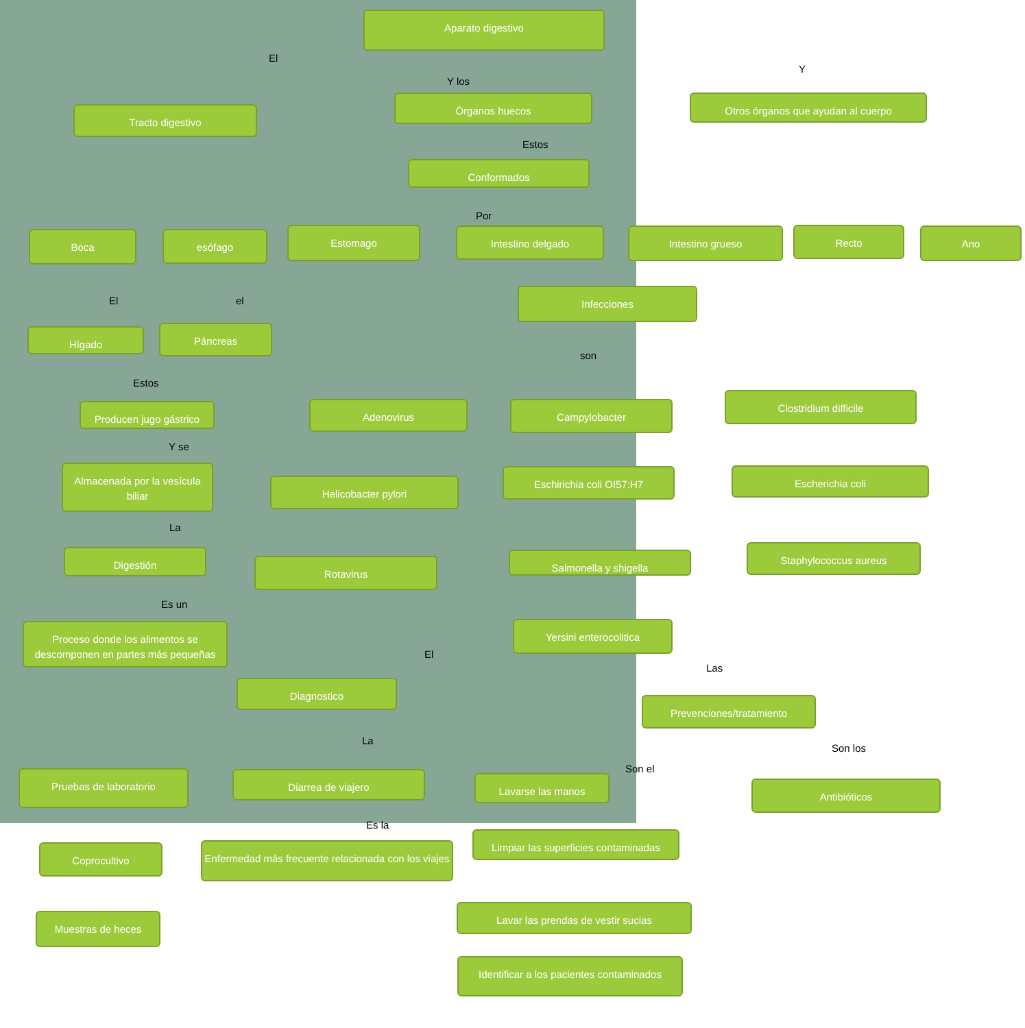Aparato digestivo
El
Y los
Y
Tracto digestivo
Órganos huecos Otros órganos que ayudan al cuerpo
Estos
Conformados
Por
Boca esófago Estomago Intestino delgado Intestino grueso Recto Ano
El el
Infecciones
Hígado Páncreas
son
Estos
Producen jugo gástrico
Adenovirus Campylobacter
Clostridium difficile
Y se
Almacenada por la vesícula biliar
Helicobacter pylori
Eschirichia coli OI57:H7 Escherichia coli
La
Digestión
Rotavirus
Salmonella y shigella
Staphylococcus aureus
Es un
Proceso donde los alimentos se descomponen en partes más pequeñas
Yersini enterocolitica
El
Las
Diagnostico
Prevenciones/tratamiento
La
Son los
Son el
Pruebas de laboratorio Diarrea de viajero Lavarse las manos Antibióticos
Es la
Coprocultivo
Enfermedad más frecuente relacionada con los viajes
Limpiar las superficies contaminadas
Lavar las prendas de vestir sucias
Muestras de heces
Identificar a los pacientes contaminados